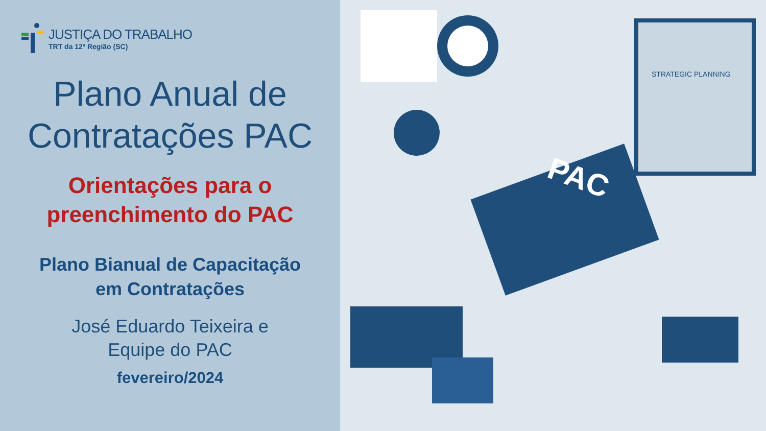JUSTIÇA DO TRABALHO
TRT da 12ª Região (SC)
Plano Anual de
Contratações PAC
Orientações para o
preenchimento do PAC
Plano Bianual de Capacitação
em Contratações
José Eduardo Teixeira e
Equipe do PAC
fevereiro/2024
PAC
STRATEGIC PLANNING